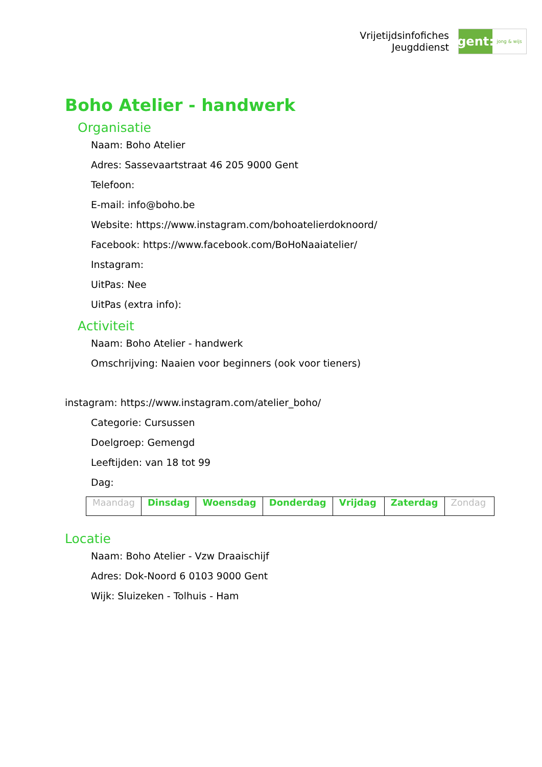Vrijetijdsinfofiches
Jeugddienst
gent:
jong & wijs
Boho Atelier - handwerk
Organisatie
Naam: Boho Atelier
Adres: Sassevaartstraat 46 205 9000 Gent
Telefoon:
E-mail: info@boho.be
Website: https://www.instagram.com/bohoatelierdoknoord/
Facebook: https://www.facebook.com/BoHoNaaiatelier/
Instagram:
UitPas: Nee
UitPas (extra info):
Activiteit
Naam: Boho Atelier - handwerk
Omschrijving: Naaien voor beginners (ook voor tieners)
instagram: https://www.instagram.com/atelier_boho/
Categorie: Cursussen
Doelgroep: Gemengd
Leeftijden: van 18 tot 99
Dag:
| Maandag | Dinsdag | Woensdag | Donderdag | Vrijdag | Zaterdag | Zondag |
Locatie
Naam: Boho Atelier - Vzw Draaischijf
Adres: Dok-Noord 6 0103 9000 Gent
Wijk: Sluizeken - Tolhuis - Ham